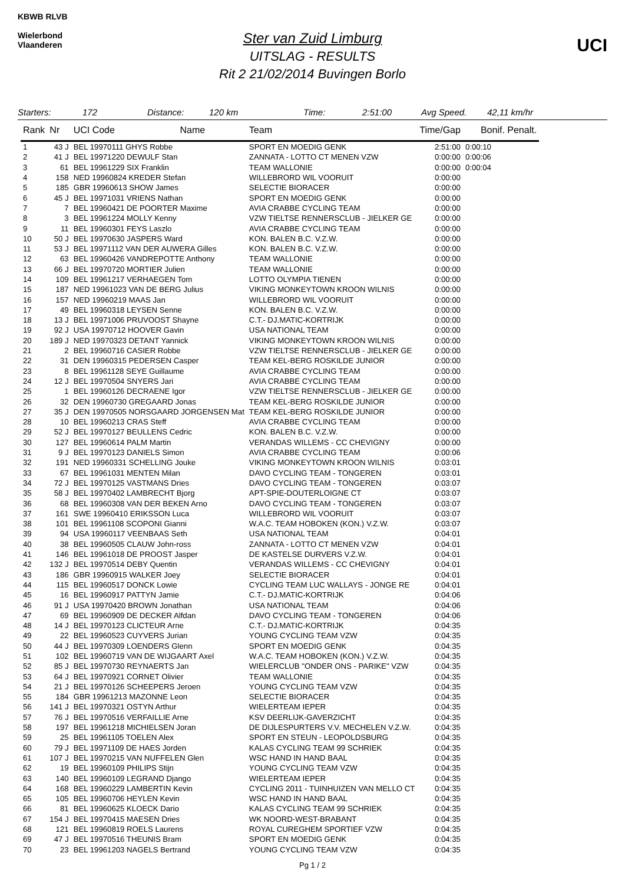KBWB RLVB
Wielerbond Vlaanderen
Ster van Zuid Limburg
UITSLAG - RESULTS
Rit 2 21/02/2014 Buvingen Borlo
UCI
Starters: 172 Distance: 120 km Time: 2:51:00 Avg Speed. 42,11 km/hr
| Rank | Nr | UCI Code | Name | Team | Time/Gap | Bonif. Penalt. |
| --- | --- | --- | --- | --- | --- | --- |
| 1 | 43 J | BEL 19970111 GHYS Robbe | | SPORT EN MOEDIG GENK | 2:51:00 | 0:00:10 |
| 2 | 41 J | BEL 19971220 DEWULF Stan | | ZANNATA - LOTTO CT MENEN VZW | 0:00:00 | 0:00:06 |
| 3 | 61 | BEL 19961229 SIX Franklin | | TEAM WALLONIE | 0:00:00 | 0:00:04 |
| 4 | 158 | NED 19960824 KREDER Stefan | | WILLEBRORD WIL VOORUIT | 0:00:00 | |
| 5 | 185 | GBR 19960613 SHOW James | | SELECTIE BIORACER | 0:00:00 | |
| 6 | 45 J | BEL 19971031 VRIENS Nathan | | SPORT EN MOEDIG GENK | 0:00:00 | |
| 7 | 7 | BEL 19960421 DE POORTER Maxime | | AVIA CRABBE CYCLING TEAM | 0:00:00 | |
| 8 | 3 | BEL 19961224 MOLLY Kenny | | VZW TIELTSE RENNERSCLUB - JIELKER GE | 0:00:00 | |
| 9 | 11 | BEL 19960301 FEYS Laszlo | | AVIA CRABBE CYCLING TEAM | 0:00:00 | |
| 10 | 50 J | BEL 19970630 JASPERS Ward | | KON. BALEN B.C. V.Z.W. | 0:00:00 | |
| 11 | 53 J | BEL 19971112 VAN DER AUWERA Gilles | | KON. BALEN B.C. V.Z.W. | 0:00:00 | |
| 12 | 63 | BEL 19960426 VANDREPOTTE Anthony | | TEAM WALLONIE | 0:00:00 | |
| 13 | 66 J | BEL 19970720 MORTIER Julien | | TEAM WALLONIE | 0:00:00 | |
| 14 | 109 | BEL 19961217 VERHAEGEN Tom | | LOTTO OLYMPIA TIENEN | 0:00:00 | |
| 15 | 187 | NED 19961023 VAN DE BERG Julius | | VIKING MONKEYTOWN KROON WILNIS | 0:00:00 | |
| 16 | 157 | NED 19960219 MAAS Jan | | WILLEBRORD WIL VOORUIT | 0:00:00 | |
| 17 | 49 | BEL 19960318 LEYSEN Senne | | KON. BALEN B.C. V.Z.W. | 0:00:00 | |
| 18 | 13 J | BEL 19971006 PRUVOOST Shayne | | C.T.- DJ.MATIC-KORTRIJK | 0:00:00 | |
| 19 | 92 J | USA 19970712 HOOVER Gavin | | USA NATIONAL TEAM | 0:00:00 | |
| 20 | 189 J | NED 19970323 DETANT Yannick | | VIKING MONKEYTOWN KROON WILNIS | 0:00:00 | |
| 21 | 2 | BEL 19960716 CASIER Robbe | | VZW TIELTSE RENNERSCLUB - JIELKER GE | 0:00:00 | |
| 22 | 31 | DEN 19960315 PEDERSEN Casper | | TEAM KEL-BERG ROSKILDE JUNIOR | 0:00:00 | |
| 23 | 8 | BEL 19961128 SEYE Guillaume | | AVIA CRABBE CYCLING TEAM | 0:00:00 | |
| 24 | 12 J | BEL 19970504 SNYERS Jari | | AVIA CRABBE CYCLING TEAM | 0:00:00 | |
| 25 | 1 | BEL 19960126 DECRAENE Igor | | VZW TIELTSE RENNERSCLUB - JIELKER GE | 0:00:00 | |
| 26 | 32 | DEN 19960730 GREGAARD Jonas | | TEAM KEL-BERG ROSKILDE JUNIOR | 0:00:00 | |
| 27 | 35 J | DEN 19970505 NORSGAARD JORGENSEN Mat | | TEAM KEL-BERG ROSKILDE JUNIOR | 0:00:00 | |
| 28 | 10 | BEL 19960213 CRAS Steff | | AVIA CRABBE CYCLING TEAM | 0:00:00 | |
| 29 | 52 J | BEL 19970127 BEULLENS Cedric | | KON. BALEN B.C. V.Z.W. | 0:00:00 | |
| 30 | 127 | BEL 19960614 PALM Martin | | VERANDAS WILLEMS - CC CHEVIGNY | 0:00:00 | |
| 31 | 9 J | BEL 19970123 DANIELS Simon | | AVIA CRABBE CYCLING TEAM | 0:00:06 | |
| 32 | 191 | NED 19960331 SCHELLING Jouke | | VIKING MONKEYTOWN KROON WILNIS | 0:03:01 | |
| 33 | 67 | BEL 19961031 MENTEN Milan | | DAVO CYCLING TEAM - TONGEREN | 0:03:01 | |
| 34 | 72 J | BEL 19970125 VASTMANS Dries | | DAVO CYCLING TEAM - TONGEREN | 0:03:07 | |
| 35 | 58 J | BEL 19970402 LAMBRECHT Bjorg | | APT-SPIE-DOUTERLOIGNE CT | 0:03:07 | |
| 36 | 68 | BEL 19960308 VAN DER BEKEN Arno | | DAVO CYCLING TEAM - TONGEREN | 0:03:07 | |
| 37 | 161 | SWE 19960410 ERIKSSON Luca | | WILLEBRORD WIL VOORUIT | 0:03:07 | |
| 38 | 101 | BEL 19961108 SCOPONI Gianni | | W.A.C. TEAM HOBOKEN (KON.) V.Z.W. | 0:03:07 | |
| 39 | 94 | USA 19960117 VEENBAAS Seth | | USA NATIONAL TEAM | 0:04:01 | |
| 40 | 38 | BEL 19960505 CLAUW John-ross | | ZANNATA - LOTTO CT MENEN VZW | 0:04:01 | |
| 41 | 146 | BEL 19961018 DE PROOST Jasper | | DE KASTELSE DURVERS V.Z.W. | 0:04:01 | |
| 42 | 132 J | BEL 19970514 DEBY Quentin | | VERANDAS WILLEMS - CC CHEVIGNY | 0:04:01 | |
| 43 | 186 | GBR 19960915 WALKER Joey | | SELECTIE BIORACER | 0:04:01 | |
| 44 | 115 | BEL 19960517 DONCK Lowie | | CYCLING TEAM LUC WALLAYS - JONGE RE | 0:04:01 | |
| 45 | 16 | BEL 19960917 PATTYN Jamie | | C.T.- DJ.MATIC-KORTRIJK | 0:04:06 | |
| 46 | 91 J | USA 19970420 BROWN Jonathan | | USA NATIONAL TEAM | 0:04:06 | |
| 47 | 69 | BEL 19960909 DE DECKER Alfdan | | DAVO CYCLING TEAM - TONGEREN | 0:04:06 | |
| 48 | 14 J | BEL 19970123 CLICTEUR Arne | | C.T.- DJ.MATIC-KORTRIJK | 0:04:35 | |
| 49 | 22 | BEL 19960523 CUYVERS Jurian | | YOUNG CYCLING TEAM VZW | 0:04:35 | |
| 50 | 44 J | BEL 19970309 LOENDERS Glenn | | SPORT EN MOEDIG GENK | 0:04:35 | |
| 51 | 102 | BEL 19960719 VAN DE WIJGAART Axel | | W.A.C. TEAM HOBOKEN (KON.) V.Z.W. | 0:04:35 | |
| 52 | 85 J | BEL 19970730 REYNAERTS Jan | | WIELERCLUB "ONDER ONS - PARIKE" VZW | 0:04:35 | |
| 53 | 64 J | BEL 19970921 CORNET Olivier | | TEAM WALLONIE | 0:04:35 | |
| 54 | 21 J | BEL 19970126 SCHEEPERS Jeroen | | YOUNG CYCLING TEAM VZW | 0:04:35 | |
| 55 | 184 | GBR 19961213 MAZONNE Leon | | SELECTIE BIORACER | 0:04:35 | |
| 56 | 141 J | BEL 19970321 OSTYN Arthur | | WIELERTEAM IEPER | 0:04:35 | |
| 57 | 76 J | BEL 19970516 VERFAILLIE Arne | | KSV DEERLIJK-GAVERZICHT | 0:04:35 | |
| 58 | 197 | BEL 19961218 MICHIELSEN Joran | | DE DIJLESPURTERS V.V. MECHELEN V.Z.W. | 0:04:35 | |
| 59 | 25 | BEL 19961105 TOELEN Alex | | SPORT EN STEUN - LEOPOLDSBURG | 0:04:35 | |
| 60 | 79 J | BEL 19971109 DE HAES Jorden | | KALAS CYCLING TEAM 99 SCHRIEK | 0:04:35 | |
| 61 | 107 J | BEL 19970215 VAN NUFFELEN Glen | | WSC HAND IN HAND BAAL | 0:04:35 | |
| 62 | 19 | BEL 19960109 PHILIPS Stijn | | YOUNG CYCLING TEAM VZW | 0:04:35 | |
| 63 | 140 | BEL 19960109 LEGRAND Django | | WIELERTEAM IEPER | 0:04:35 | |
| 64 | 168 | BEL 19960229 LAMBERTIN Kevin | | CYCLING 2011 - TUINHUIZEN VAN MELLO CT | 0:04:35 | |
| 65 | 105 | BEL 19960706 HEYLEN Kevin | | WSC HAND IN HAND BAAL | 0:04:35 | |
| 66 | 81 | BEL 19960625 KLOECK Dario | | KALAS CYCLING TEAM 99 SCHRIEK | 0:04:35 | |
| 67 | 154 J | BEL 19970415 MAESEN Dries | | WK NOORD-WEST-BRABANT | 0:04:35 | |
| 68 | 121 | BEL 19960819 ROELS Laurens | | ROYAL CUREGHEM SPORTIEF VZW | 0:04:35 | |
| 69 | 47 J | BEL 19970516 THEUNIS Bram | | SPORT EN MOEDIG GENK | 0:04:35 | |
| 70 | 23 | BEL 19961203 NAGELS Bertrand | | YOUNG CYCLING TEAM VZW | 0:04:35 | |
Pg 1 / 2